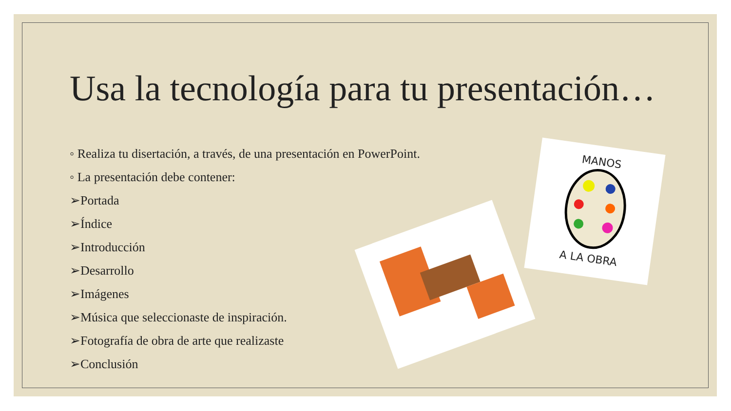Usa la tecnología para tu presentación…
◦ Realiza tu disertación, a través, de una presentación en PowerPoint.
◦ La presentación debe contener:
➢Portada
➢Índice
➢Introducción
➢Desarrollo
➢Imágenes
➢Música que seleccionaste de inspiración.
➢Fotografía de obra de arte que realizaste
➢Conclusión
MANOS
A LA OBRA